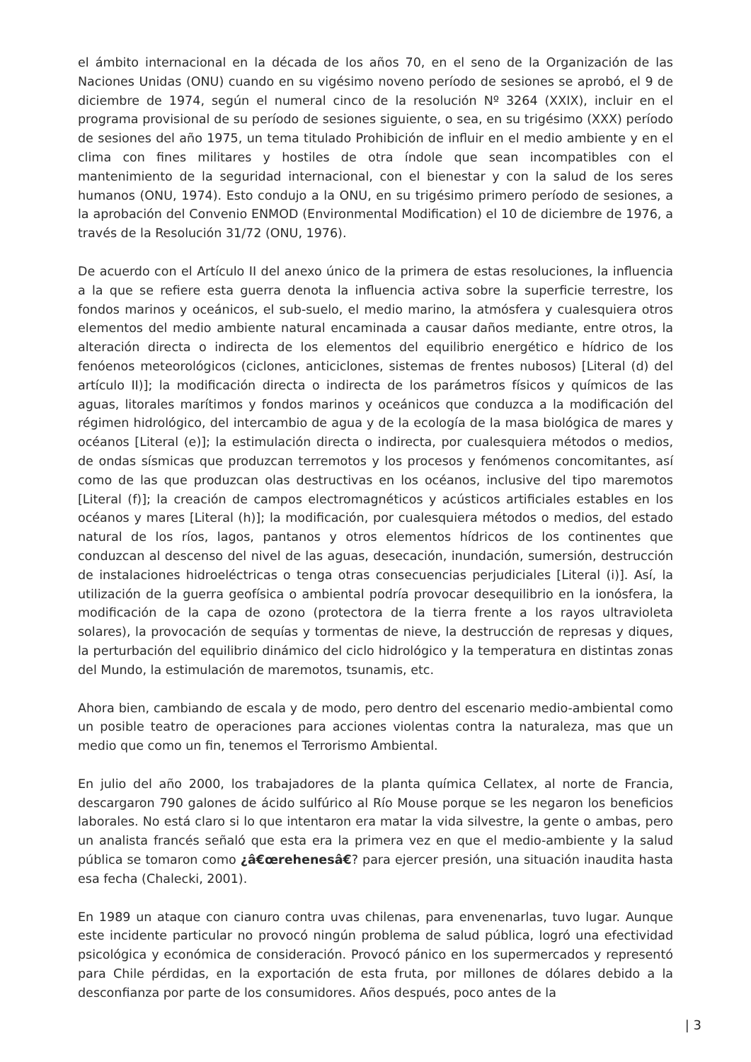el ámbito internacional en la década de los años 70, en el seno de la Organización de las Naciones Unidas (ONU) cuando en su vigésimo noveno período de sesiones se aprobó, el 9 de diciembre de 1974, según el numeral cinco de la resolución Nº 3264 (XXIX), incluir en el programa provisional de su período de sesiones siguiente, o sea, en su trigésimo (XXX) período de sesiones del año 1975, un tema titulado Prohibición de influir en el medio ambiente y en el clima con fines militares y hostiles de otra índole que sean incompatibles con el mantenimiento de la seguridad internacional, con el bienestar y con la salud de los seres humanos (ONU, 1974). Esto condujo a la ONU, en su trigésimo primero período de sesiones, a la aprobación del Convenio ENMOD (Environmental Modification) el 10 de diciembre de 1976, a través de la Resolución 31/72 (ONU, 1976).
De acuerdo con el Artículo II del anexo único de la primera de estas resoluciones, la influencia a la que se refiere esta guerra denota la influencia activa sobre la superficie terrestre, los fondos marinos y oceánicos, el sub-suelo, el medio marino, la atmósfera y cualesquiera otros elementos del medio ambiente natural encaminada a causar daños mediante, entre otros, la alteración directa o indirecta de los elementos del equilibrio energético e hídrico de los fenóenos meteorológicos (ciclones, anticiclones, sistemas de frentes nubosos) [Literal (d) del artículo II)]; la modificación directa o indirecta de los parámetros físicos y químicos de las aguas, litorales marítimos y fondos marinos y oceánicos que conduzca a la modificación del régimen hidrológico, del intercambio de agua y de la ecología de la masa biológica de mares y océanos [Literal (e)]; la estimulación directa o indirecta, por cualesquiera métodos o medios, de ondas sísmicas que produzcan terremotos y los procesos y fenómenos concomitantes, así como de las que produzcan olas destructivas en los océanos, inclusive del tipo maremotos [Literal (f)]; la creación de campos electromagnéticos y acústicos artificiales estables en los océanos y mares [Literal (h)]; la modificación, por cualesquiera métodos o medios, del estado natural de los ríos, lagos, pantanos y otros elementos hídricos de los continentes que conduzcan al descenso del nivel de las aguas, desecación, inundación, sumersión, destrucción de instalaciones hidroeléctricas o tenga otras consecuencias perjudiciales [Literal (i)]. Así, la utilización de la guerra geofísica o ambiental podría provocar desequilibrio en la ionósfera, la modificación de la capa de ozono (protectora de la tierra frente a los rayos ultravioleta solares), la provocación de sequías y tormentas de nieve, la destrucción de represas y diques, la perturbación del equilibrio dinámico del ciclo hidrológico y la temperatura en distintas zonas del Mundo, la estimulación de maremotos, tsunamis, etc.
Ahora bien, cambiando de escala y de modo, pero dentro del escenario medio-ambiental como un posible teatro de operaciones para acciones violentas contra la naturaleza, mas que un medio que como un fin, tenemos el Terrorismo Ambiental.
En julio del año 2000, los trabajadores de la planta química Cellatex, al norte de Francia, descargaron 790 galones de ácido sulfúrico al Río Mouse porque se les negaron los beneficios laborales. No está claro si lo que intentaron era matar la vida silvestre, la gente o ambas, pero un analista francés señaló que esta era la primera vez en que el medio-ambiente y la salud pública se tomaron como ¿â€œrehenesâ€? para ejercer presión, una situación inaudita hasta esa fecha (Chalecki, 2001).
En 1989 un ataque con cianuro contra uvas chilenas, para envenenarlas, tuvo lugar. Aunque este incidente particular no provocó ningún problema de salud pública, logró una efectividad psicológica y económica de consideración. Provocó pánico en los supermercados y representó para Chile pérdidas, en la exportación de esta fruta, por millones de dólares debido a la desconfianza por parte de los consumidores. Años después, poco antes de la
| 3